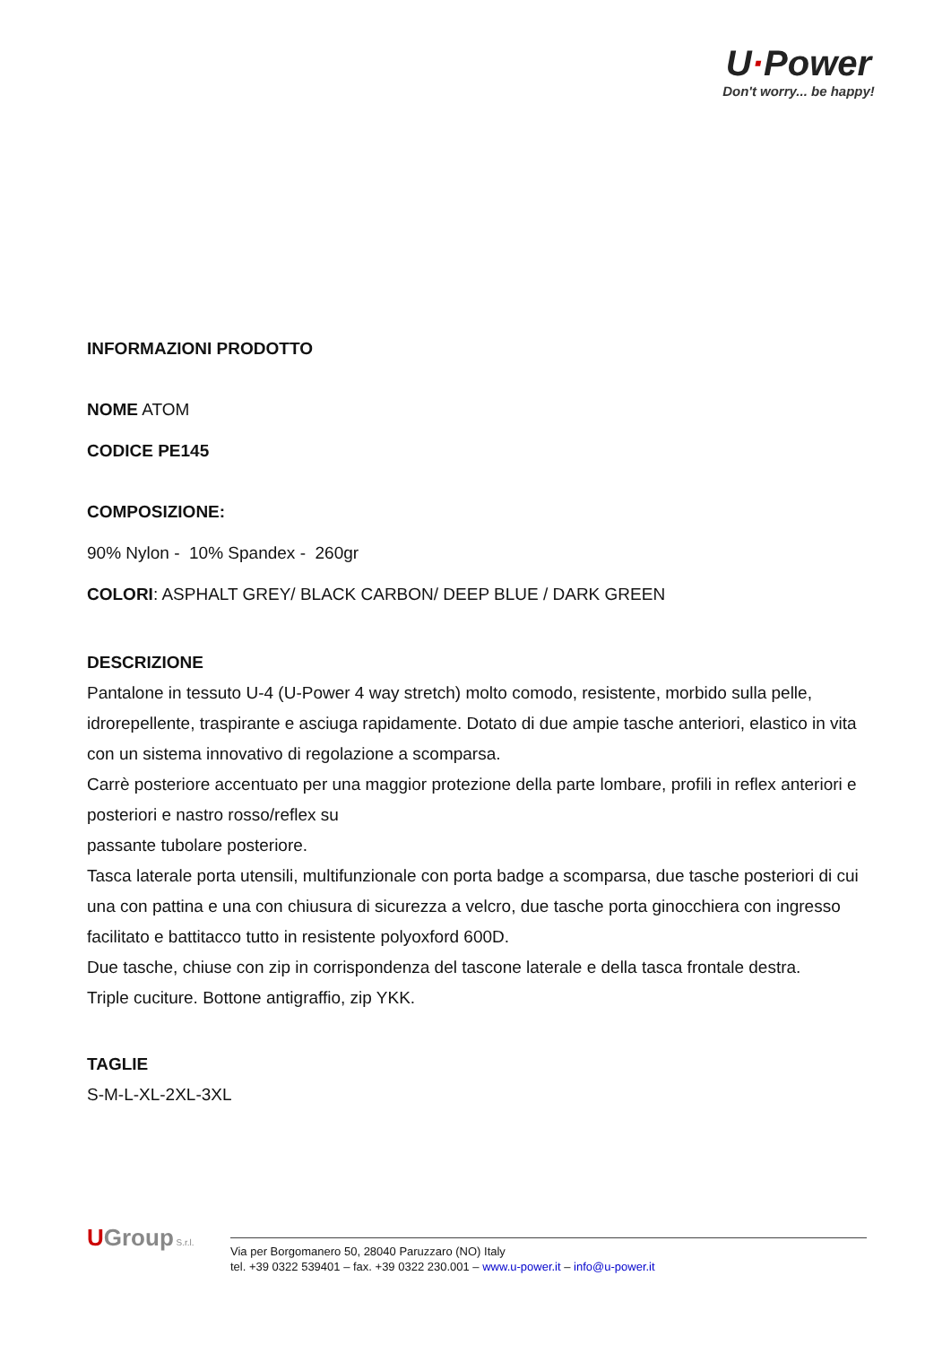U·Power
Don't worry... be happy!
INFORMAZIONI PRODOTTO
NOME ATOM
CODICE PE145
COMPOSIZIONE:
90% Nylon - 10% Spandex - 260gr
COLORI: ASPHALT GREY/ BLACK CARBON/ DEEP BLUE / DARK GREEN
DESCRIZIONE
Pantalone in tessuto U-4 (U-Power 4 way stretch) molto comodo, resistente, morbido sulla pelle, idrorepellente, traspirante e asciuga rapidamente. Dotato di due ampie tasche anteriori, elastico in vita con un sistema innovativo di regolazione a scomparsa.
Carrè posteriore accentuato per una maggior protezione della parte lombare, profili in reflex anteriori e posteriori e nastro rosso/reflex su
passante tubolare posteriore.
Tasca laterale porta utensili, multifunzionale con porta badge a scomparsa, due tasche posteriori di cui una con pattina e una con chiusura di sicurezza a velcro, due tasche porta ginocchiera con ingresso facilitato e battitacco tutto in resistente polyoxford 600D.
Due tasche, chiuse con zip in corrispondenza del tascone laterale e della tasca frontale destra.
Triple cuciture. Bottone antigraffio, zip YKK.
TAGLIE
S-M-L-XL-2XL-3XL
UGroup S.r.l.
Via per Borgomanero 50, 28040 Paruzzaro (NO) Italy
tel. +39 0322 539401 – fax. +39 0322 230.001 – www.u-power.it – info@u-power.it